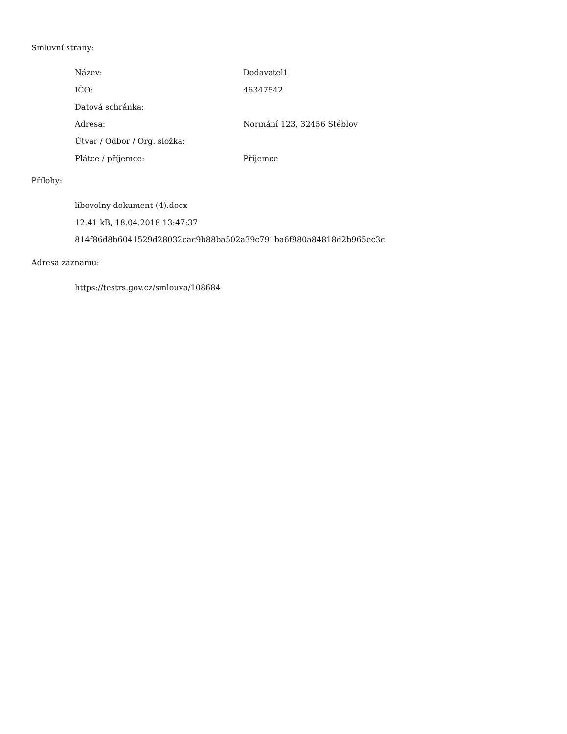Smluvní strany:
| Název: | Dodavatel1 |
| IČO: | 46347542 |
| Datová schránka: | |
| Adresa: | Normání 123, 32456 Stéblov |
| Útvar / Odbor / Org. složka: | |
| Plátce / příjemce: | Příjemce |
Přílohy:
libovolny dokument (4).docx
12.41 kB, 18.04.2018 13:47:37
814f86d8b6041529d28032cac9b88ba502a39c791ba6f980a84818d2b965ec3c
Adresa záznamu:
https://testrs.gov.cz/smlouva/108684